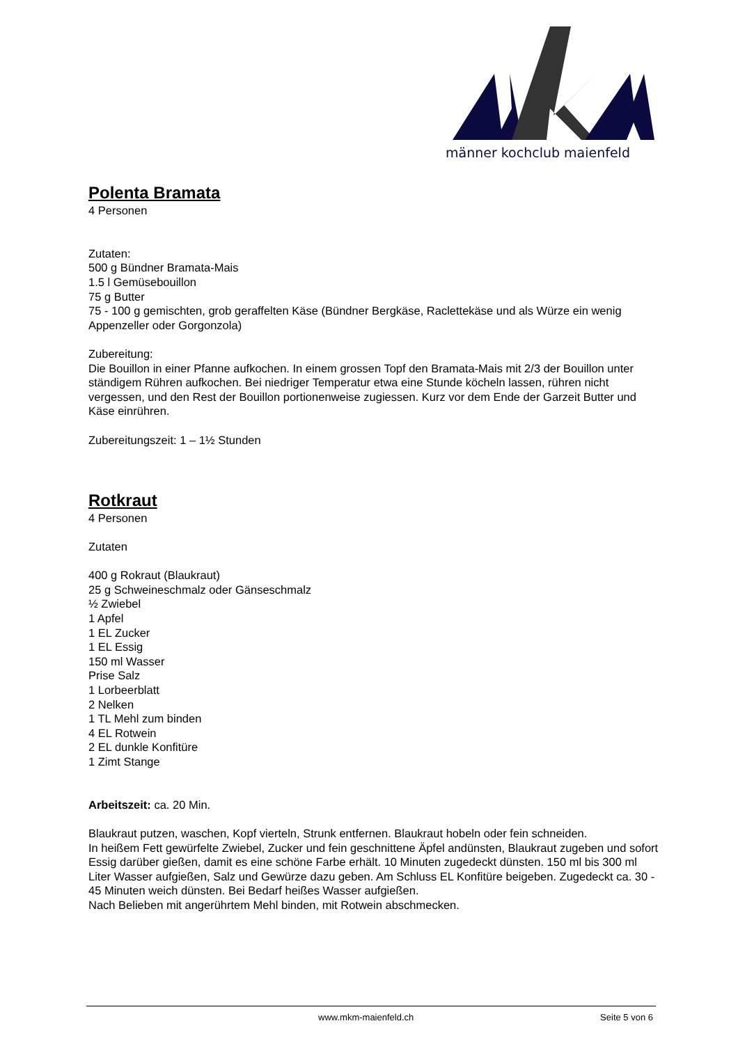männer kochclub maienfeld
Polenta Bramata
4 Personen
Zutaten:
500 g Bündner Bramata-Mais
1.5 l Gemüsebouillon
75 g Butter
75 - 100 g gemischten, grob geraffelten Käse (Bündner Bergkäse, Raclettekäse und als Würze ein wenig Appenzeller oder Gorgonzola)
Zubereitung:
Die Bouillon in einer Pfanne aufkochen. In einem grossen Topf den Bramata-Mais mit 2/3 der Bouillon unter ständigem Rühren aufkochen. Bei niedriger Temperatur etwa eine Stunde köcheln lassen, rühren nicht vergessen, und den Rest der Bouillon portionenweise zugiessen. Kurz vor dem Ende der Garzeit Butter und Käse einrühren.
Zubereitungszeit: 1 – 1½ Stunden
Rotkraut
4 Personen
Zutaten
400 g Rokraut (Blaukraut)
25 g Schweineschmalz oder Gänseschmalz
½ Zwiebel
1 Apfel
1 EL Zucker
1 EL Essig
150 ml Wasser
Prise Salz
1 Lorbeerblatt
2 Nelken
1 TL Mehl zum binden
4 EL Rotwein
2 EL dunkle Konfitüre
1 Zimt Stange
Arbeitszeit: ca. 20 Min.
Blaukraut putzen, waschen, Kopf vierteln, Strunk entfernen. Blaukraut hobeln oder fein schneiden.
In heißem Fett gewürfelte Zwiebel, Zucker und fein geschnittene Äpfel andünsten, Blaukraut zugeben und sofort Essig darüber gießen, damit es eine schöne Farbe erhält. 10 Minuten zugedeckt dünsten. 150 ml bis 300 ml Liter Wasser aufgießen, Salz und Gewürze dazu geben. Am Schluss EL Konfitüre beigeben. Zugedeckt ca. 30 - 45 Minuten weich dünsten. Bei Bedarf heißes Wasser aufgießen.
Nach Belieben mit angerührtem Mehl binden, mit Rotwein abschmecken.
www.mkm-maienfeld.ch Seite 5 von 6